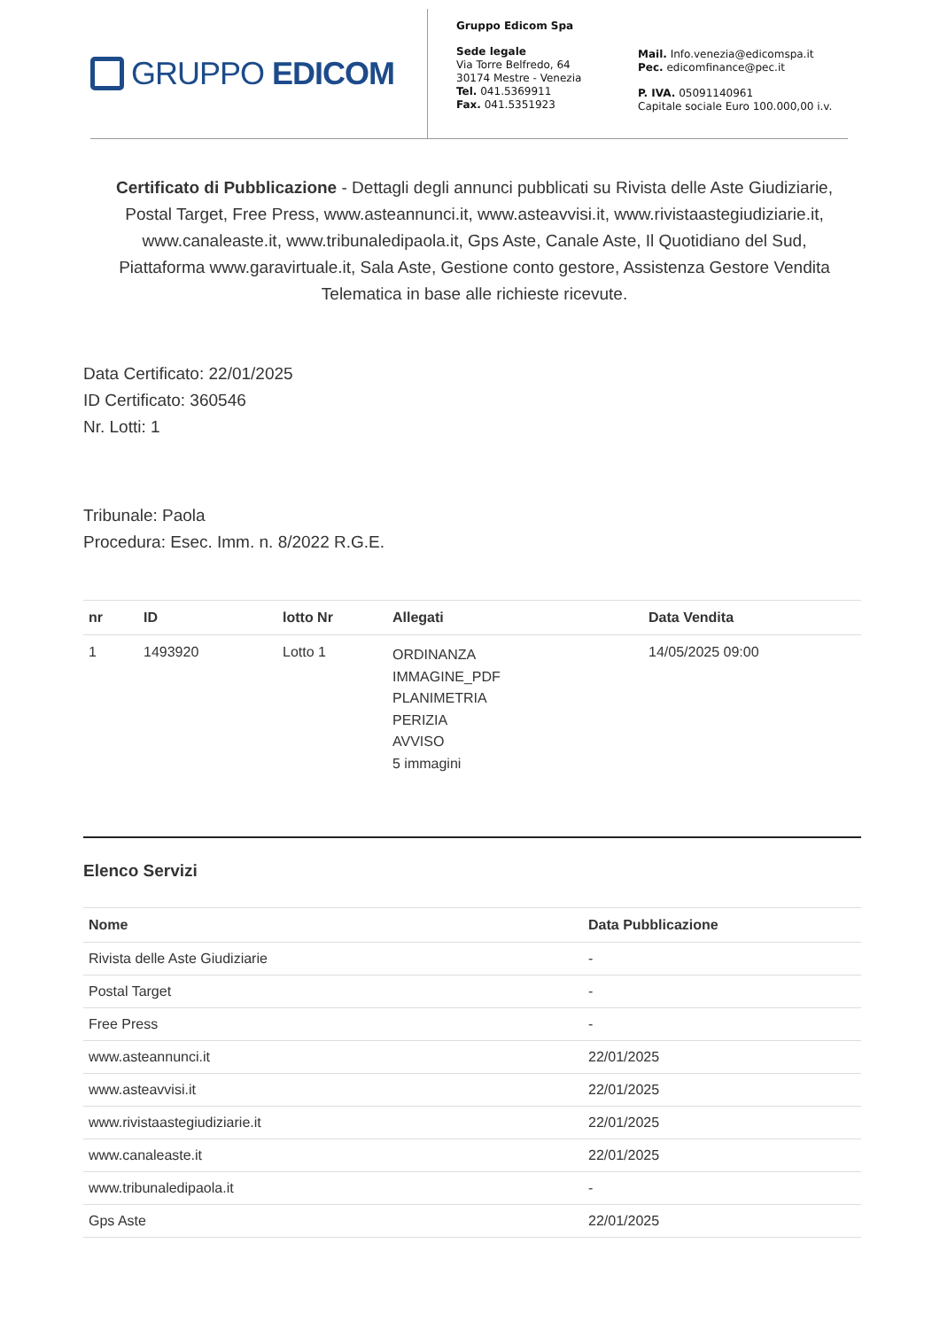GRUPPO EDICOM
Gruppo Edicom Spa
Sede legale
Via Torre Belfredo, 64
30174 Mestre - Venezia
Tel. 041.5369911
Fax. 041.5351923
Mail. Info.venezia@edicomspa.it
Pec. edicomfinance@pec.it
P. IVA. 05091140961
Capitale sociale Euro 100.000,00 i.v.
Certificato di Pubblicazione - Dettagli degli annunci pubblicati su Rivista delle Aste Giudiziarie, Postal Target, Free Press, www.asteannunci.it, www.asteavvisi.it, www.rivistaastegiudiziarie.it, www.canaleaste.it, www.tribunaledipaola.it, Gps Aste, Canale Aste, Il Quotidiano del Sud, Piattaforma www.garavirtuale.it, Sala Aste, Gestione conto gestore, Assistenza Gestore Vendita Telematica in base alle richieste ricevute.
Data Certificato: 22/01/2025
ID Certificato: 360546
Nr. Lotti: 1
Tribunale: Paola
Procedura: Esec. Imm. n. 8/2022 R.G.E.
| nr | ID | lotto Nr | Allegati | Data Vendita |
| --- | --- | --- | --- | --- |
| 1 | 1493920 | Lotto 1 | ORDINANZA IMMAGINE_PDF PLANIMETRIA PERIZIA AVVISO 5 immagini | 14/05/2025 09:00 |
Elenco Servizi
| Nome | Data Pubblicazione |
| --- | --- |
| Rivista delle Aste Giudiziarie | - |
| Postal Target | - |
| Free Press | - |
| www.asteannunci.it | 22/01/2025 |
| www.asteavvisi.it | 22/01/2025 |
| www.rivistaastegiudiziarie.it | 22/01/2025 |
| www.canaleaste.it | 22/01/2025 |
| www.tribunaledipaola.it | - |
| Gps Aste | 22/01/2025 |